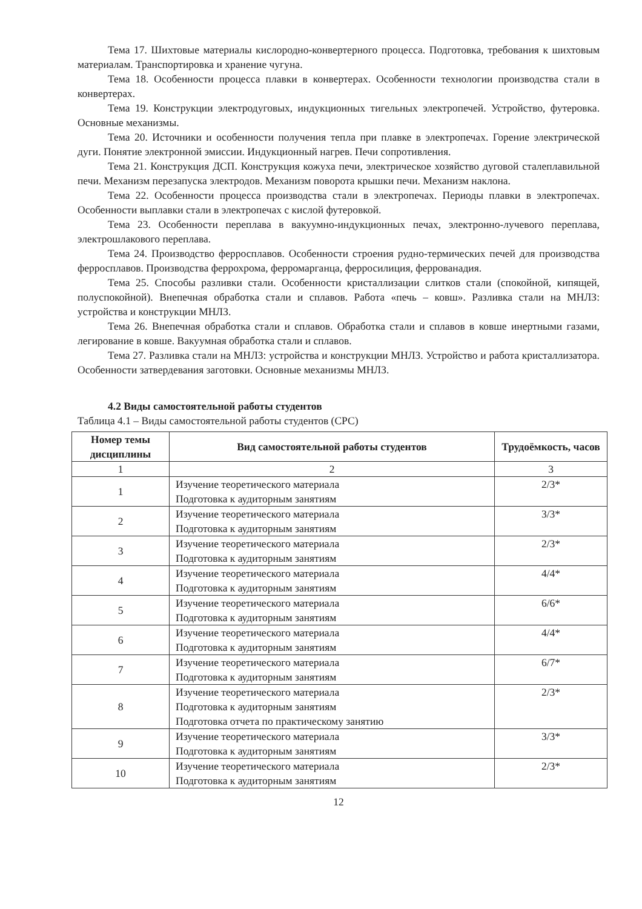Тема 17. Шихтовые материалы кислородно-конвертерного процесса. Подготовка, требования к шихтовым материалам. Транспортировка и хранение чугуна.
Тема 18. Особенности процесса плавки в конвертерах. Особенности технологии производства стали в конвертерах.
Тема 19. Конструкции электродуговых, индукционных тигельных электропечей. Устройство, футеровка. Основные механизмы.
Тема 20. Источники и особенности получения тепла при плавке в электропечах. Горение электрической дуги. Понятие электронной эмиссии. Индукционный нагрев. Печи сопротивления.
Тема 21. Конструкция ДСП. Конструкция кожуха печи, электрическое хозяйство дуговой сталеплавильной печи. Механизм перезапуска электродов. Механизм поворота крышки печи. Механизм наклона.
Тема 22. Особенности процесса производства стали в электропечах. Периоды плавки в электропечах. Особенности выплавки стали в электропечах с кислой футеровкой.
Тема 23. Особенности переплава в вакуумно-индукционных печах, электронно-лучевого переплава, электрошлакового переплава.
Тема 24. Производство ферросплавов. Особенности строения рудно-термических печей для производства ферросплавов. Производства феррохрома, ферромарганца, ферросилиция, феррованадия.
Тема 25. Способы разливки стали. Особенности кристаллизации слитков стали (спокойной, кипящей, полуспокойной). Внепечная обработка стали и сплавов. Работа «печь – ковш». Разливка стали на МНЛЗ: устройства и конструкции МНЛЗ.
Тема 26. Внепечная обработка стали и сплавов. Обработка стали и сплавов в ковше инертными газами, легирование в ковше. Вакуумная обработка стали и сплавов.
Тема 27. Разливка стали на МНЛЗ: устройства и конструкции МНЛЗ. Устройство и работа кристаллизатора. Особенности затвердевания заготовки. Основные механизмы МНЛЗ.
4.2 Виды самостоятельной работы студентов
Таблица 4.1 – Виды самостоятельной работы студентов (СРС)
| Номер темы дисциплины | Вид самостоятельной работы студентов | Трудоёмкость, часов |
| --- | --- | --- |
| 1 | 2 | 3 |
| 1 | Изучение теоретического материала Подготовка к аудиторным занятиям | 2/3* |
| 2 | Изучение теоретического материала Подготовка к аудиторным занятиям | 3/3* |
| 3 | Изучение теоретического материала Подготовка к аудиторным занятиям | 2/3* |
| 4 | Изучение теоретического материала Подготовка к аудиторным занятиям | 4/4* |
| 5 | Изучение теоретического материала Подготовка к аудиторным занятиям | 6/6* |
| 6 | Изучение теоретического материала Подготовка к аудиторным занятиям | 4/4* |
| 7 | Изучение теоретического материала Подготовка к аудиторным занятиям | 6/7* |
| 8 | Изучение теоретического материала Подготовка к аудиторным занятиям Подготовка отчета по практическому занятию | 2/3* |
| 9 | Изучение теоретического материала Подготовка к аудиторным занятиям | 3/3* |
| 10 | Изучение теоретического материала Подготовка к аудиторным занятиям | 2/3* |
12